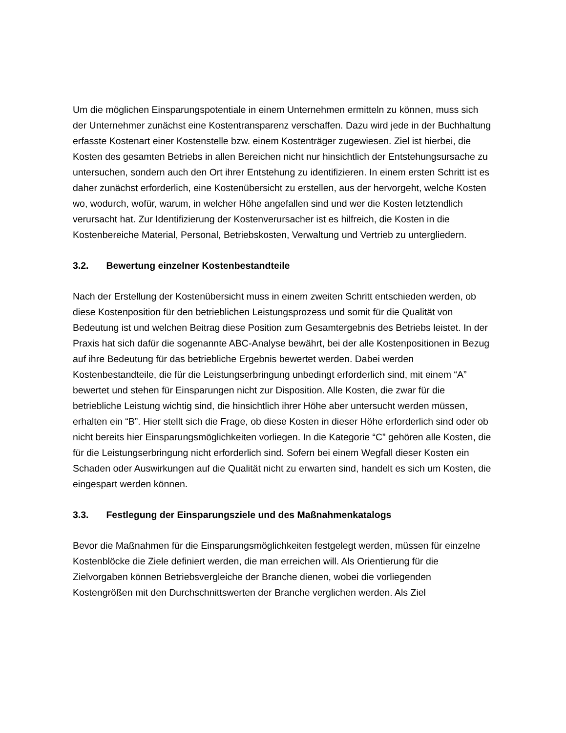Um die möglichen Einsparungspotentiale in einem Unternehmen ermitteln zu können, muss sich der Unternehmer zunächst eine Kostentransparenz verschaffen. Dazu wird jede in der Buchhaltung erfasste Kostenart einer Kostenstelle bzw. einem Kostenträger zugewiesen. Ziel ist hierbei, die Kosten des gesamten Betriebs in allen Bereichen nicht nur hinsichtlich der Entstehungsursache zu untersuchen, sondern auch den Ort ihrer Entstehung zu identifizieren. In einem ersten Schritt ist es daher zunächst erforderlich, eine Kostenübersicht zu erstellen, aus der hervorgeht, welche Kosten wo, wodurch, wofür, warum, in welcher Höhe angefallen sind und wer die Kosten letztendlich verursacht hat. Zur Identifizierung der Kostenverursacher ist es hilfreich, die Kosten in die Kostenbereiche Material, Personal, Betriebskosten, Verwaltung und Vertrieb zu untergliedern.
3.2. Bewertung einzelner Kostenbestandteile
Nach der Erstellung der Kostenübersicht muss in einem zweiten Schritt entschieden werden, ob diese Kostenposition für den betrieblichen Leistungsprozess und somit für die Qualität von Bedeutung ist und welchen Beitrag diese Position zum Gesamtergebnis des Betriebs leistet. In der Praxis hat sich dafür die sogenannte ABC-Analyse bewährt, bei der alle Kostenpositionen in Bezug auf ihre Bedeutung für das betriebliche Ergebnis bewertet werden. Dabei werden Kostenbestandteile, die für die Leistungserbringung unbedingt erforderlich sind, mit einem “A” bewertet und stehen für Einsparungen nicht zur Disposition. Alle Kosten, die zwar für die betriebliche Leistung wichtig sind, die hinsichtlich ihrer Höhe aber untersucht werden müssen, erhalten ein “B”. Hier stellt sich die Frage, ob diese Kosten in dieser Höhe erforderlich sind oder ob nicht bereits hier Einsparungsmöglichkeiten vorliegen. In die Kategorie “C” gehören alle Kosten, die für die Leistungserbringung nicht erforderlich sind. Sofern bei einem Wegfall dieser Kosten ein Schaden oder Auswirkungen auf die Qualität nicht zu erwarten sind, handelt es sich um Kosten, die eingespart werden können.
3.3. Festlegung der Einsparungsziele und des Maßnahmenkatalogs
Bevor die Maßnahmen für die Einsparungsmöglichkeiten festgelegt werden, müssen für einzelne Kostenblöcke die Ziele definiert werden, die man erreichen will. Als Orientierung für die Zielvorgaben können Betriebsvergleiche der Branche dienen, wobei die vorliegenden Kostengrößen mit den Durchschnittswerten der Branche verglichen werden. Als Ziel